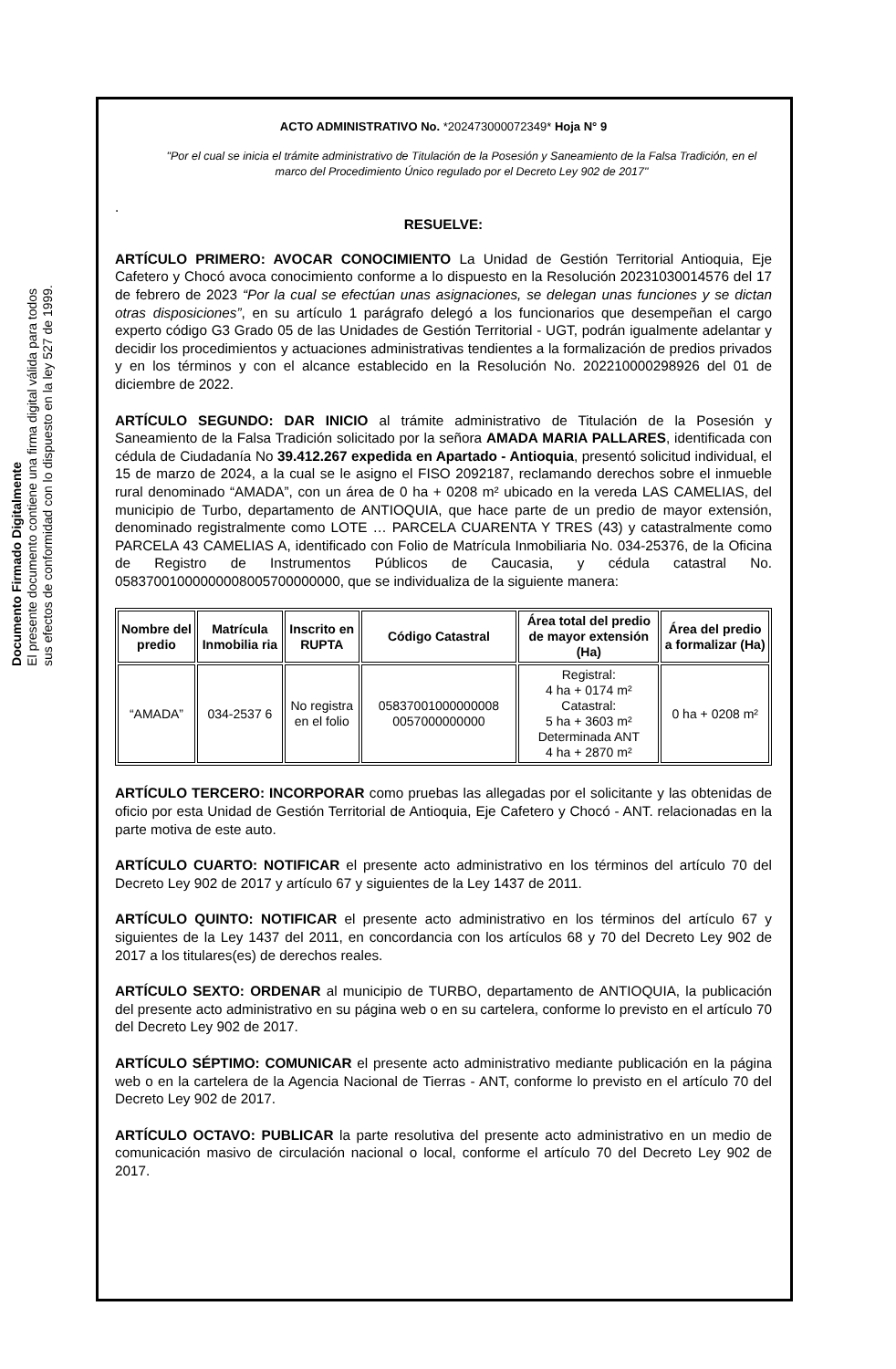Documento Firmado Digitalmente
El presente documento contiene una firma digital válida para todos
sus efectos de conformidad con lo dispuesto en la ley 527 de 1999.
ACTO ADMINISTRATIVO No. *202473000072349* Hoja N° 9
"Por el cual se inicia el trámite administrativo de Titulación de la Posesión y Saneamiento de la Falsa Tradición, en el marco del Procedimiento Único regulado por el Decreto Ley 902 de 2017"
.
RESUELVE:
ARTÍCULO PRIMERO: AVOCAR CONOCIMIENTO La Unidad de Gestión Territorial Antioquia, Eje Cafetero y Chocó avoca conocimiento conforme a lo dispuesto en la Resolución 20231030014576 del 17 de febrero de 2023 “Por la cual se efectúan unas asignaciones, se delegan unas funciones y se dictan otras disposiciones”, en su artículo 1 parágrafo delegó a los funcionarios que desempeñan el cargo experto código G3 Grado 05 de las Unidades de Gestión Territorial - UGT, podrán igualmente adelantar y decidir los procedimientos y actuaciones administrativas tendientes a la formalización de predios privados y en los términos y con el alcance establecido en la Resolución No. 202210000298926 del 01 de diciembre de 2022.
ARTÍCULO SEGUNDO: DAR INICIO al trámite administrativo de Titulación de la Posesión y Saneamiento de la Falsa Tradición solicitado por la señora AMADA MARIA PALLARES, identificada con cédula de Ciudadanía No 39.412.267 expedida en Apartado - Antioquia, presentó solicitud individual, el 15 de marzo de 2024, a la cual se le asigno el FISO 2092187, reclamando derechos sobre el inmueble rural denominado “AMADA”, con un área de 0 ha + 0208 m² ubicado en la vereda LAS CAMELIAS, del municipio de Turbo, departamento de ANTIOQUIA, que hace parte de un predio de mayor extensión, denominado registralmente como LOTE … PARCELA CUARENTA Y TRES (43) y catastralmente como PARCELA 43 CAMELIAS A, identificado con Folio de Matrícula Inmobiliaria No. 034-25376, de la Oficina de Registro de Instrumentos Públicos de Caucasia, y cédula catastral No. 05837001000000008005700000000, que se individualiza de la siguiente manera:
| Nombre del predio | Matrícula Inmobilia ria | Inscrito en RUPTA | Código Catastral | Área total del predio de mayor extensión (Ha) | Área del predio a formalizar (Ha) |
| --- | --- | --- | --- | --- | --- |
| “AMADA” | 034-2537 6 | No registra en el folio | 05837001000000008 0057000000000 | Registral: 4 ha + 0174 m² Catastral: 5 ha + 3603 m² Determinada ANT 4 ha + 2870 m² | 0 ha + 0208 m² |
ARTÍCULO TERCERO: INCORPORAR como pruebas las allegadas por el solicitante y las obtenidas de oficio por esta Unidad de Gestión Territorial de Antioquia, Eje Cafetero y Chocó - ANT. relacionadas en la parte motiva de este auto.
ARTÍCULO CUARTO: NOTIFICAR el presente acto administrativo en los términos del artículo 70 del Decreto Ley 902 de 2017 y artículo 67 y siguientes de la Ley 1437 de 2011.
ARTÍCULO QUINTO: NOTIFICAR el presente acto administrativo en los términos del artículo 67 y siguientes de la Ley 1437 del 2011, en concordancia con los artículos 68 y 70 del Decreto Ley 902 de 2017 a los titulares(es) de derechos reales.
ARTÍCULO SEXTO: ORDENAR al municipio de TURBO, departamento de ANTIOQUIA, la publicación del presente acto administrativo en su página web o en su cartelera, conforme lo previsto en el artículo 70 del Decreto Ley 902 de 2017.
ARTÍCULO SÉPTIMO: COMUNICAR el presente acto administrativo mediante publicación en la página web o en la cartelera de la Agencia Nacional de Tierras - ANT, conforme lo previsto en el artículo 70 del Decreto Ley 902 de 2017.
ARTÍCULO OCTAVO: PUBLICAR la parte resolutiva del presente acto administrativo en un medio de comunicación masivo de circulación nacional o local, conforme el artículo 70 del Decreto Ley 902 de 2017.